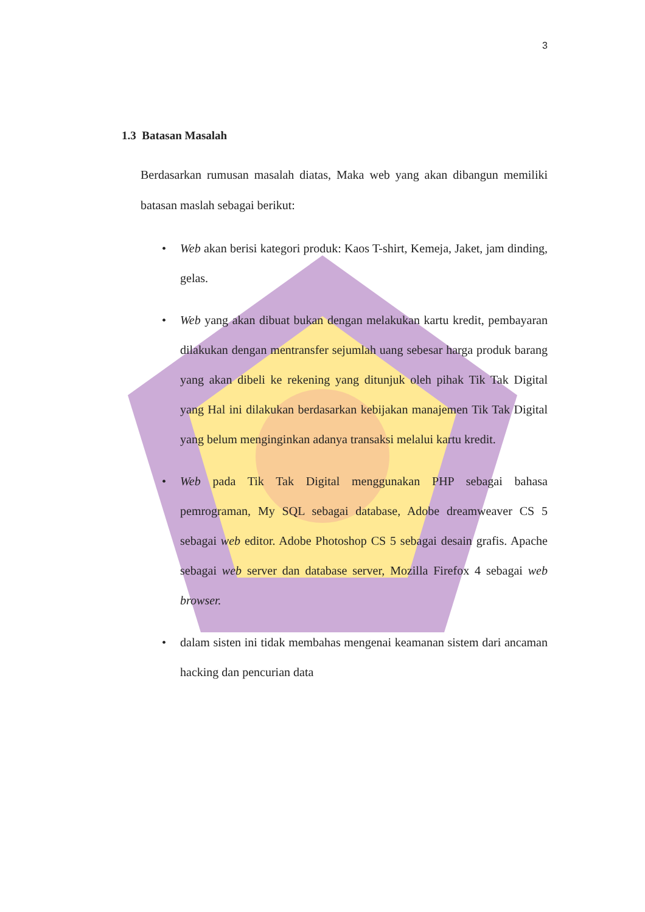3
1.3 Batasan Masalah
Berdasarkan rumusan masalah diatas, Maka web yang akan dibangun memiliki batasan maslah sebagai berikut:
• Web akan berisi kategori produk: Kaos T-shirt, Kemeja, Jaket, jam dinding, gelas.
• Web yang akan dibuat bukan dengan melakukan kartu kredit, pembayaran dilakukan dengan mentransfer sejumlah uang sebesar harga produk barang yang akan dibeli ke rekening yang ditunjuk oleh pihak Tik Tak Digital yang Hal ini dilakukan berdasarkan kebijakan manajemen Tik Tak Digital yang belum menginginkan adanya transaksi melalui kartu kredit.
• Web pada Tik Tak Digital menggunakan PHP sebagai bahasa pemrograman, My SQL sebagai database, Adobe dreamweaver CS 5 sebagai web editor. Adobe Photoshop CS 5 sebagai desain grafis. Apache sebagai web server dan database server, Mozilla Firefox 4 sebagai web browser.
• dalam sisten ini tidak membahas mengenai keamanan sistem dari ancaman hacking dan pencurian data